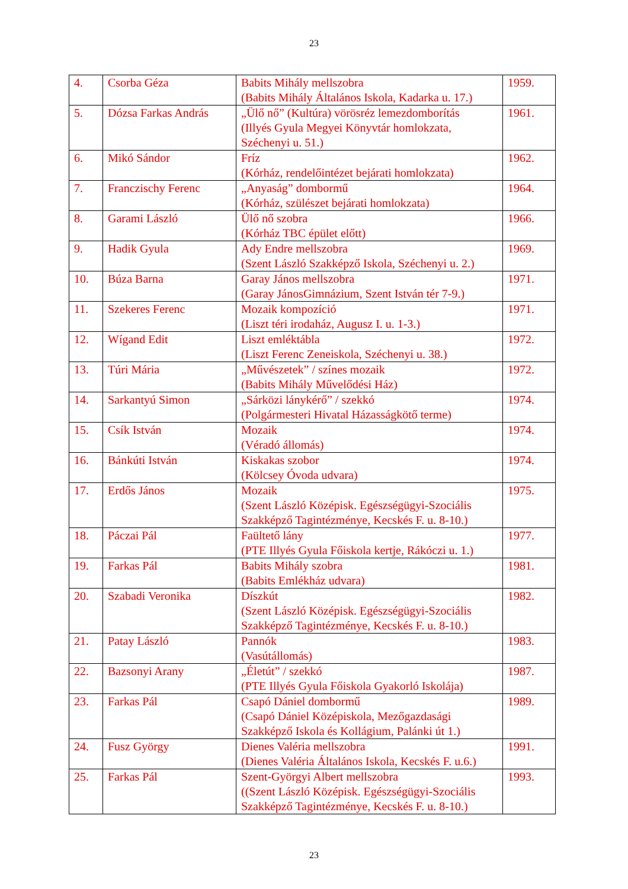23
| 4. | Csorba Géza | Babits Mihály mellszobra (Babits Mihály Általános Iskola, Kadarka u. 17.) | 1959. |
| 5. | Dózsa Farkas András | „Ülő nő” (Kultúra) vörösréz lemezdomborítás (Illyés Gyula Megyei Könyvtár homlokzata, Széchenyi u. 51.) | 1961. |
| 6. | Mikó Sándor | Fríz (Kórház, rendelőintézet bejárati homlokzata) | 1962. |
| 7. | Franczischy Ferenc | „Anyaság” dombormű (Kórház, szülészet bejárati homlokzata) | 1964. |
| 8. | Garami László | Ülő nő szobra (Kórház TBC épület előtt) | 1966. |
| 9. | Hadik Gyula | Ady Endre mellszobra (Szent László Szakképző Iskola, Széchenyi u. 2.) | 1969. |
| 10. | Búza Barna | Garay János mellszobra (Garay JánosGimnázium, Szent István tér 7-9.) | 1971. |
| 11. | Szekeres Ferenc | Mozaik kompozíció (Liszt téri irodaház, Augusz I. u. 1-3.) | 1971. |
| 12. | Wígand Edit | Liszt emléktábla (Liszt Ferenc Zeneiskola, Széchenyi u. 38.) | 1972. |
| 13. | Túri Mária | „Művészetek” / színes mozaik (Babits Mihály Művelődési Ház) | 1972. |
| 14. | Sarkantyú Simon | „Sárközi lánykérő” / szekkó (Polgármesteri Hivatal Házasságkötő terme) | 1974. |
| 15. | Csík István | Mozaik (Véradó állomás) | 1974. |
| 16. | Bánkúti István | Kiskakas szobor (Kölcsey Óvoda udvara) | 1974. |
| 17. | Erdős János | Mozaik (Szent László Középisk. Egészségügyi-Szociális Szakképző Tagintézménye, Kecskés F. u. 8-10.) | 1975. |
| 18. | Páczai Pál | Faültető lány (PTE Illyés Gyula Főiskola kertje, Rákóczi u. 1.) | 1977. |
| 19. | Farkas Pál | Babits Mihály szobra (Babits Emlékház udvara) | 1981. |
| 20. | Szabadi Veronika | Díszkút (Szent László Középisk. Egészségügyi-Szociális Szakképző Tagintézménye, Kecskés F. u. 8-10.) | 1982. |
| 21. | Patay László | Pannók (Vasútállomás) | 1983. |
| 22. | Bazsonyi Arany | „Életút” / szekkó (PTE Illyés Gyula Főiskola Gyakorló Iskolája) | 1987. |
| 23. | Farkas Pál | Csapó Dániel dombormű (Csapó Dániel Középiskola, Mezőgazdasági Szakképző Iskola és Kollágium, Palánki út 1.) | 1989. |
| 24. | Fusz György | Dienes Valéria mellszobra (Dienes Valéria Általános Iskola, Kecskés F. u.6.) | 1991. |
| 25. | Farkas Pál | Szent-Györgyi Albert mellszobra ((Szent László Középisk. Egészségügyi-Szociális Szakképző Tagintézménye, Kecskés F. u. 8-10.) | 1993. |
23